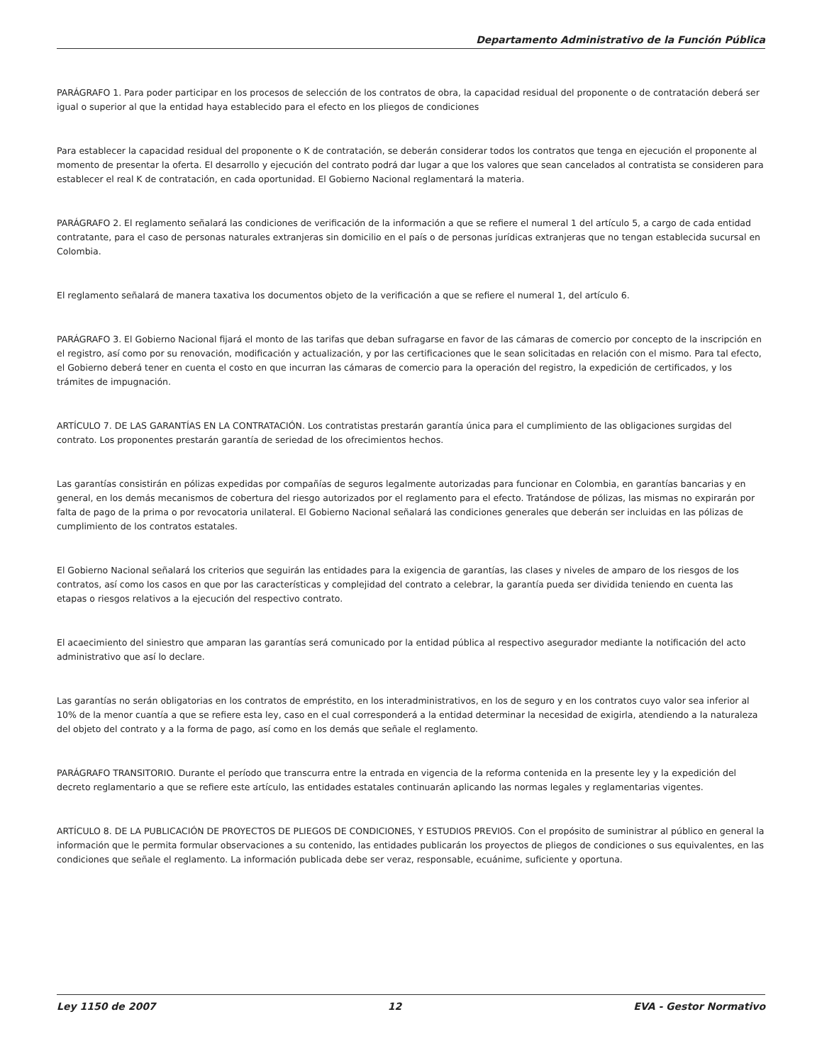Departamento Administrativo de la Función Pública
PARÁGRAFO 1. Para poder participar en los procesos de selección de los contratos de obra, la capacidad residual del proponente o de contratación deberá ser igual o superior al que la entidad haya establecido para el efecto en los pliegos de condiciones
Para establecer la capacidad residual del proponente o K de contratación, se deberán considerar todos los contratos que tenga en ejecución el proponente al momento de presentar la oferta. El desarrollo y ejecución del contrato podrá dar lugar a que los valores que sean cancelados al contratista se consideren para establecer el real K de contratación, en cada oportunidad. El Gobierno Nacional reglamentará la materia.
PARÁGRAFO 2. El reglamento señalará las condiciones de verificación de la información a que se refiere el numeral 1 del artículo 5, a cargo de cada entidad contratante, para el caso de personas naturales extranjeras sin domicilio en el país o de personas jurídicas extranjeras que no tengan establecida sucursal en Colombia.
El reglamento señalará de manera taxativa los documentos objeto de la verificación a que se refiere el numeral 1, del artículo 6.
PARÁGRAFO 3. El Gobierno Nacional fijará el monto de las tarifas que deban sufragarse en favor de las cámaras de comercio por concepto de la inscripción en el registro, así como por su renovación, modificación y actualización, y por las certificaciones que le sean solicitadas en relación con el mismo. Para tal efecto, el Gobierno deberá tener en cuenta el costo en que incurran las cámaras de comercio para la operación del registro, la expedición de certificados, y los trámites de impugnación.
ARTÍCULO 7. DE LAS GARANTÍAS EN LA CONTRATACIÓN. Los contratistas prestarán garantía única para el cumplimiento de las obligaciones surgidas del contrato. Los proponentes prestarán garantía de seriedad de los ofrecimientos hechos.
Las garantías consistirán en pólizas expedidas por compañías de seguros legalmente autorizadas para funcionar en Colombia, en garantías bancarias y en general, en los demás mecanismos de cobertura del riesgo autorizados por el reglamento para el efecto. Tratándose de pólizas, las mismas no expirarán por falta de pago de la prima o por revocatoria unilateral. El Gobierno Nacional señalará las condiciones generales que deberán ser incluidas en las pólizas de cumplimiento de los contratos estatales.
El Gobierno Nacional señalará los criterios que seguirán las entidades para la exigencia de garantías, las clases y niveles de amparo de los riesgos de los contratos, así como los casos en que por las características y complejidad del contrato a celebrar, la garantía pueda ser dividida teniendo en cuenta las etapas o riesgos relativos a la ejecución del respectivo contrato.
El acaecimiento del siniestro que amparan las garantías será comunicado por la entidad pública al respectivo asegurador mediante la notificación del acto administrativo que así lo declare.
Las garantías no serán obligatorias en los contratos de empréstito, en los interadministrativos, en los de seguro y en los contratos cuyo valor sea inferior al 10% de la menor cuantía a que se refiere esta ley, caso en el cual corresponderá a la entidad determinar la necesidad de exigirla, atendiendo a la naturaleza del objeto del contrato y a la forma de pago, así como en los demás que señale el reglamento.
PARÁGRAFO TRANSITORIO. Durante el período que transcurra entre la entrada en vigencia de la reforma contenida en la presente ley y la expedición del decreto reglamentario a que se refiere este artículo, las entidades estatales continuarán aplicando las normas legales y reglamentarias vigentes.
ARTÍCULO 8. DE LA PUBLICACIÓN DE PROYECTOS DE PLIEGOS DE CONDICIONES, Y ESTUDIOS PREVIOS. Con el propósito de suministrar al público en general la información que le permita formular observaciones a su contenido, las entidades publicarán los proyectos de pliegos de condiciones o sus equivalentes, en las condiciones que señale el reglamento. La información publicada debe ser veraz, responsable, ecuánime, suficiente y oportuna.
Ley 1150 de 2007 12 EVA - Gestor Normativo